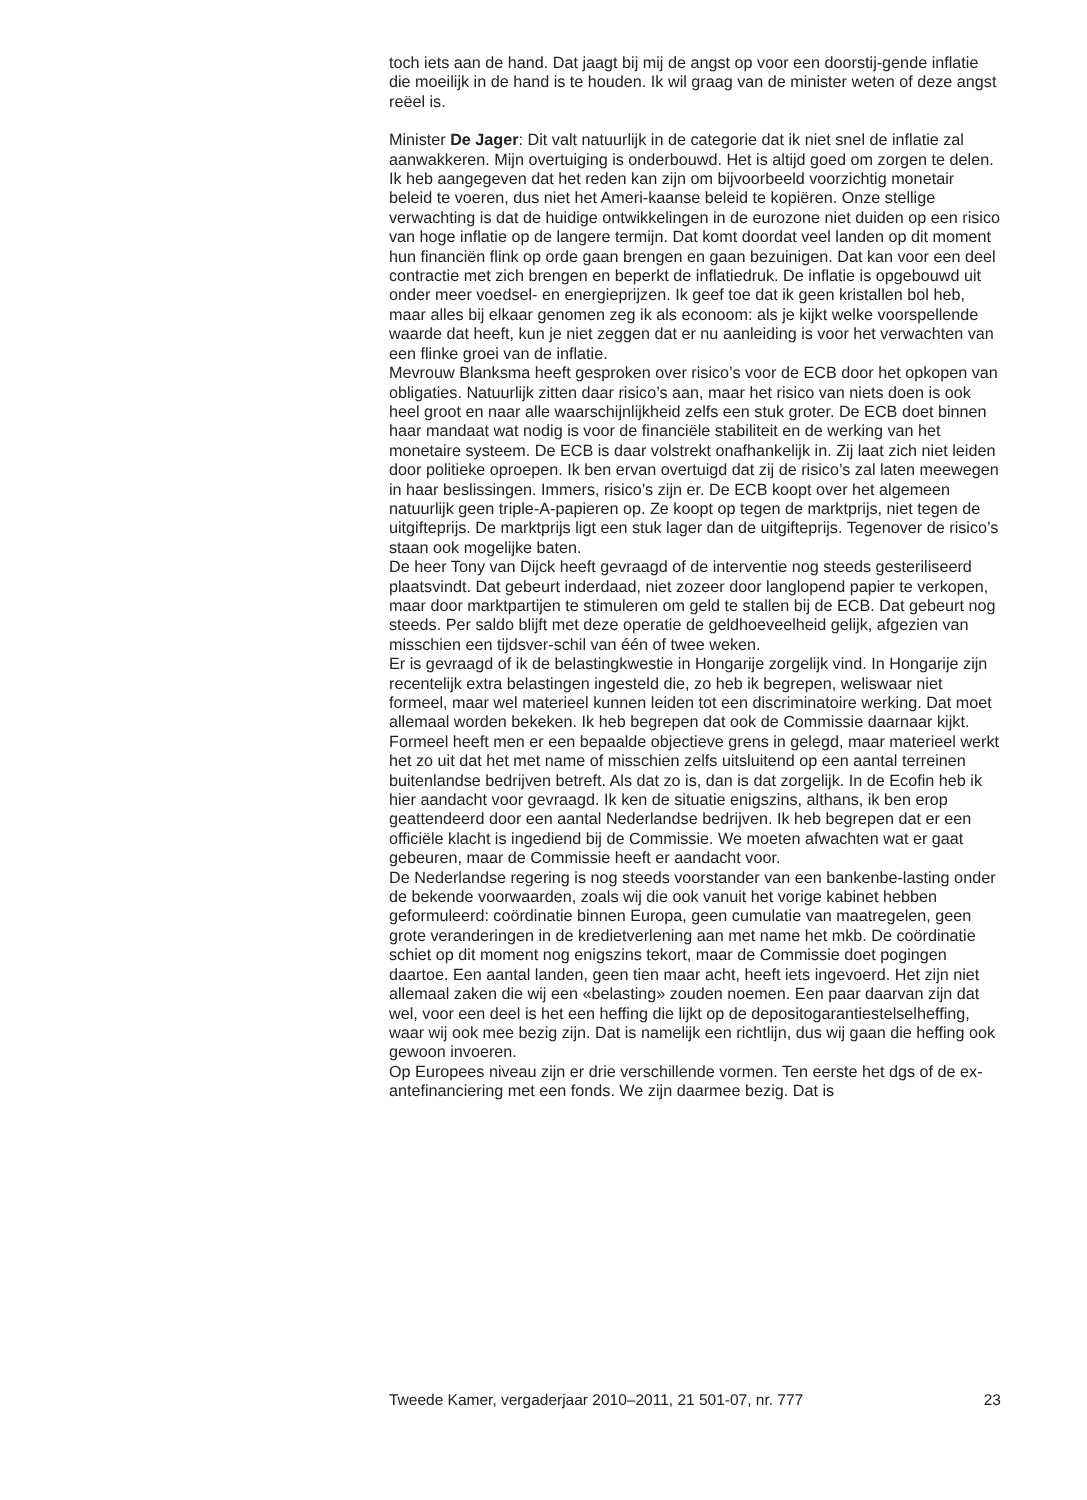toch iets aan de hand. Dat jaagt bij mij de angst op voor een doorstij-gende inflatie die moeilijk in de hand is te houden. Ik wil graag van de minister weten of deze angst reëel is.
Minister De Jager: Dit valt natuurlijk in de categorie dat ik niet snel de inflatie zal aanwakkeren. Mijn overtuiging is onderbouwd. Het is altijd goed om zorgen te delen. Ik heb aangegeven dat het reden kan zijn om bijvoorbeeld voorzichtig monetair beleid te voeren, dus niet het Ameri-kaanse beleid te kopiëren. Onze stellige verwachting is dat de huidige ontwikkelingen in de eurozone niet duiden op een risico van hoge inflatie op de langere termijn. Dat komt doordat veel landen op dit moment hun financiën flink op orde gaan brengen en gaan bezuinigen. Dat kan voor een deel contractie met zich brengen en beperkt de inflatiedruk. De inflatie is opgebouwd uit onder meer voedsel- en energieprijzen. Ik geef toe dat ik geen kristallen bol heb, maar alles bij elkaar genomen zeg ik als econoom: als je kijkt welke voorspellende waarde dat heeft, kun je niet zeggen dat er nu aanleiding is voor het verwachten van een flinke groei van de inflatie.
Mevrouw Blanksma heeft gesproken over risico’s voor de ECB door het opkopen van obligaties. Natuurlijk zitten daar risico’s aan, maar het risico van niets doen is ook heel groot en naar alle waarschijnlijkheid zelfs een stuk groter. De ECB doet binnen haar mandaat wat nodig is voor de financiële stabiliteit en de werking van het monetaire systeem. De ECB is daar volstrekt onafhankelijk in. Zij laat zich niet leiden door politieke oproepen. Ik ben ervan overtuigd dat zij de risico’s zal laten meewegen in haar beslissingen. Immers, risico’s zijn er. De ECB koopt over het algemeen natuurlijk geen triple-A-papieren op. Ze koopt op tegen de marktprijs, niet tegen de uitgifteprijs. De marktprijs ligt een stuk lager dan de uitgifteprijs. Tegenover de risico’s staan ook mogelijke baten.
De heer Tony van Dijck heeft gevraagd of de interventie nog steeds gesteriliseerd plaatsvindt. Dat gebeurt inderdaad, niet zozeer door langlopend papier te verkopen, maar door marktpartijen te stimuleren om geld te stallen bij de ECB. Dat gebeurt nog steeds. Per saldo blijft met deze operatie de geldhoeveelheid gelijk, afgezien van misschien een tijdsver-schil van één of twee weken.
Er is gevraagd of ik de belastingkwestie in Hongarije zorgelijk vind. In Hongarije zijn recentelijk extra belastingen ingesteld die, zo heb ik begrepen, weliswaar niet formeel, maar wel materieel kunnen leiden tot een discriminatoire werking. Dat moet allemaal worden bekeken. Ik heb begrepen dat ook de Commissie daarnaar kijkt. Formeel heeft men er een bepaalde objectieve grens in gelegd, maar materieel werkt het zo uit dat het met name of misschien zelfs uitsluitend op een aantal terreinen buitenlandse bedrijven betreft. Als dat zo is, dan is dat zorgelijk. In de Ecofin heb ik hier aandacht voor gevraagd. Ik ken de situatie enigszins, althans, ik ben erop geattendeerd door een aantal Nederlandse bedrijven. Ik heb begrepen dat er een officiële klacht is ingediend bij de Commissie. We moeten afwachten wat er gaat gebeuren, maar de Commissie heeft er aandacht voor.
De Nederlandse regering is nog steeds voorstander van een bankenbe-lasting onder de bekende voorwaarden, zoals wij die ook vanuit het vorige kabinet hebben geformuleerd: coördinatie binnen Europa, geen cumulatie van maatregelen, geen grote veranderingen in de kredietverlening aan met name het mkb. De coördinatie schiet op dit moment nog enigszins tekort, maar de Commissie doet pogingen daartoe. Een aantal landen, geen tien maar acht, heeft iets ingevoerd. Het zijn niet allemaal zaken die wij een «belasting» zouden noemen. Een paar daarvan zijn dat wel, voor een deel is het een heffing die lijkt op de depositogarantiestelselheffing, waar wij ook mee bezig zijn. Dat is namelijk een richtlijn, dus wij gaan die heffing ook gewoon invoeren.
Op Europees niveau zijn er drie verschillende vormen. Ten eerste het dgs of de ex-antefinanciering met een fonds. We zijn daarmee bezig. Dat is
Tweede Kamer, vergaderjaar 2010–2011, 21 501-07, nr. 777 23